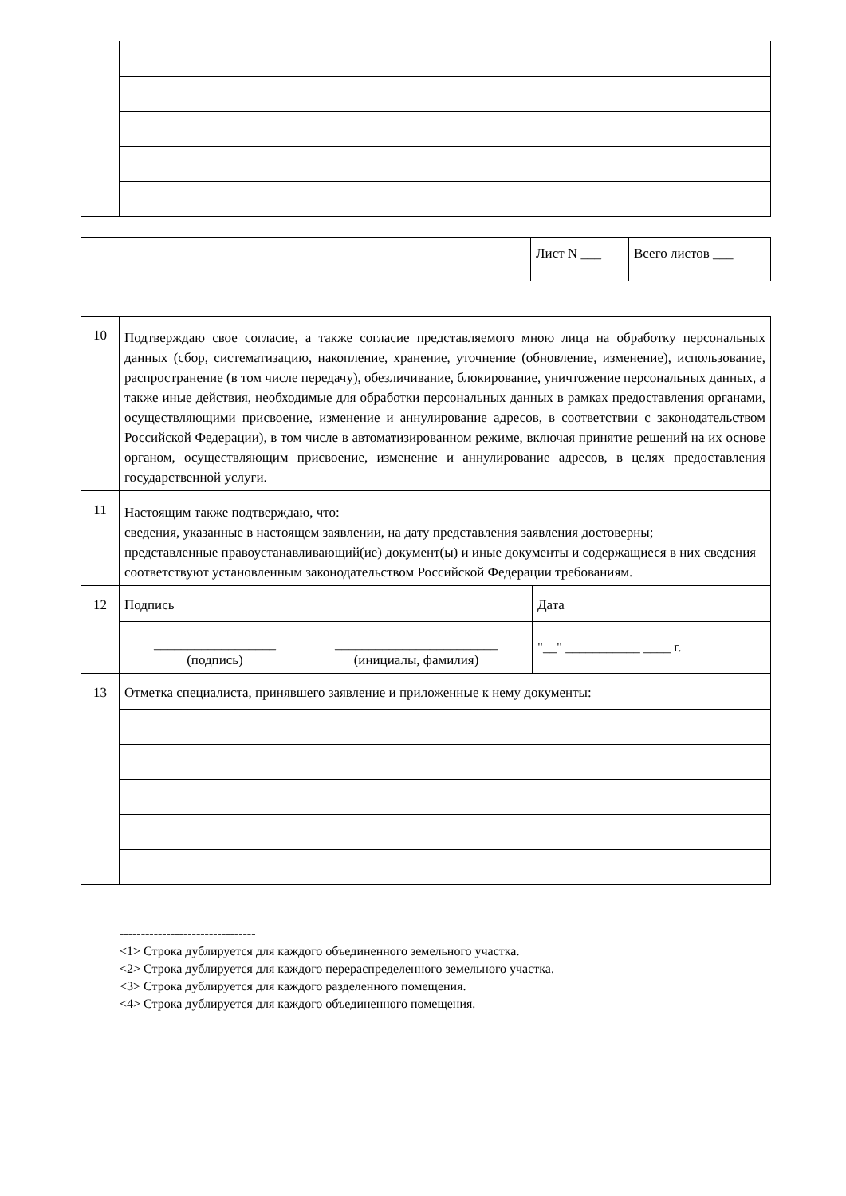| | Лист N ___ | Всего листов ___ |
| 10 | Подтверждаю свое согласие, а также согласие представляемого мною лица на обработку персональных данных (сбор, систематизацию, накопление, хранение, уточнение (обновление, изменение), использование, распространение (в том числе передачу), обезличивание, блокирование, уничтожение персональных данных, а также иные действия, необходимые для обработки персональных данных в рамках предоставления органами, осуществляющими присвоение, изменение и аннулирование адресов, в соответствии с законодательством Российской Федерации), в том числе в автоматизированном режиме, включая принятие решений на их основе органом, осуществляющим присвоение, изменение и аннулирование адресов, в целях предоставления государственной услуги. | |
| 11 | Настоящим также подтверждаю, что: сведения, указанные в настоящем заявлении, на дату представления заявления достоверны; представленные правоустанавливающий(ие) документ(ы) и иные документы и содержащиеся в них сведения соответствуют установленным законодательством Российской Федерации требованиям. | |
| 12 | Подпись | Дата |
| | __________________ (подпись) ________________________ (инициалы, фамилия) | "__" ___________ ____ г. |
| 13 | Отметка специалиста, принявшего заявление и приложенные к нему документы: | |
--------------------------------
<1> Строка дублируется для каждого объединенного земельного участка.
<2> Строка дублируется для каждого перераспределенного земельного участка.
<3> Строка дублируется для каждого разделенного помещения.
<4> Строка дублируется для каждого объединенного помещения.